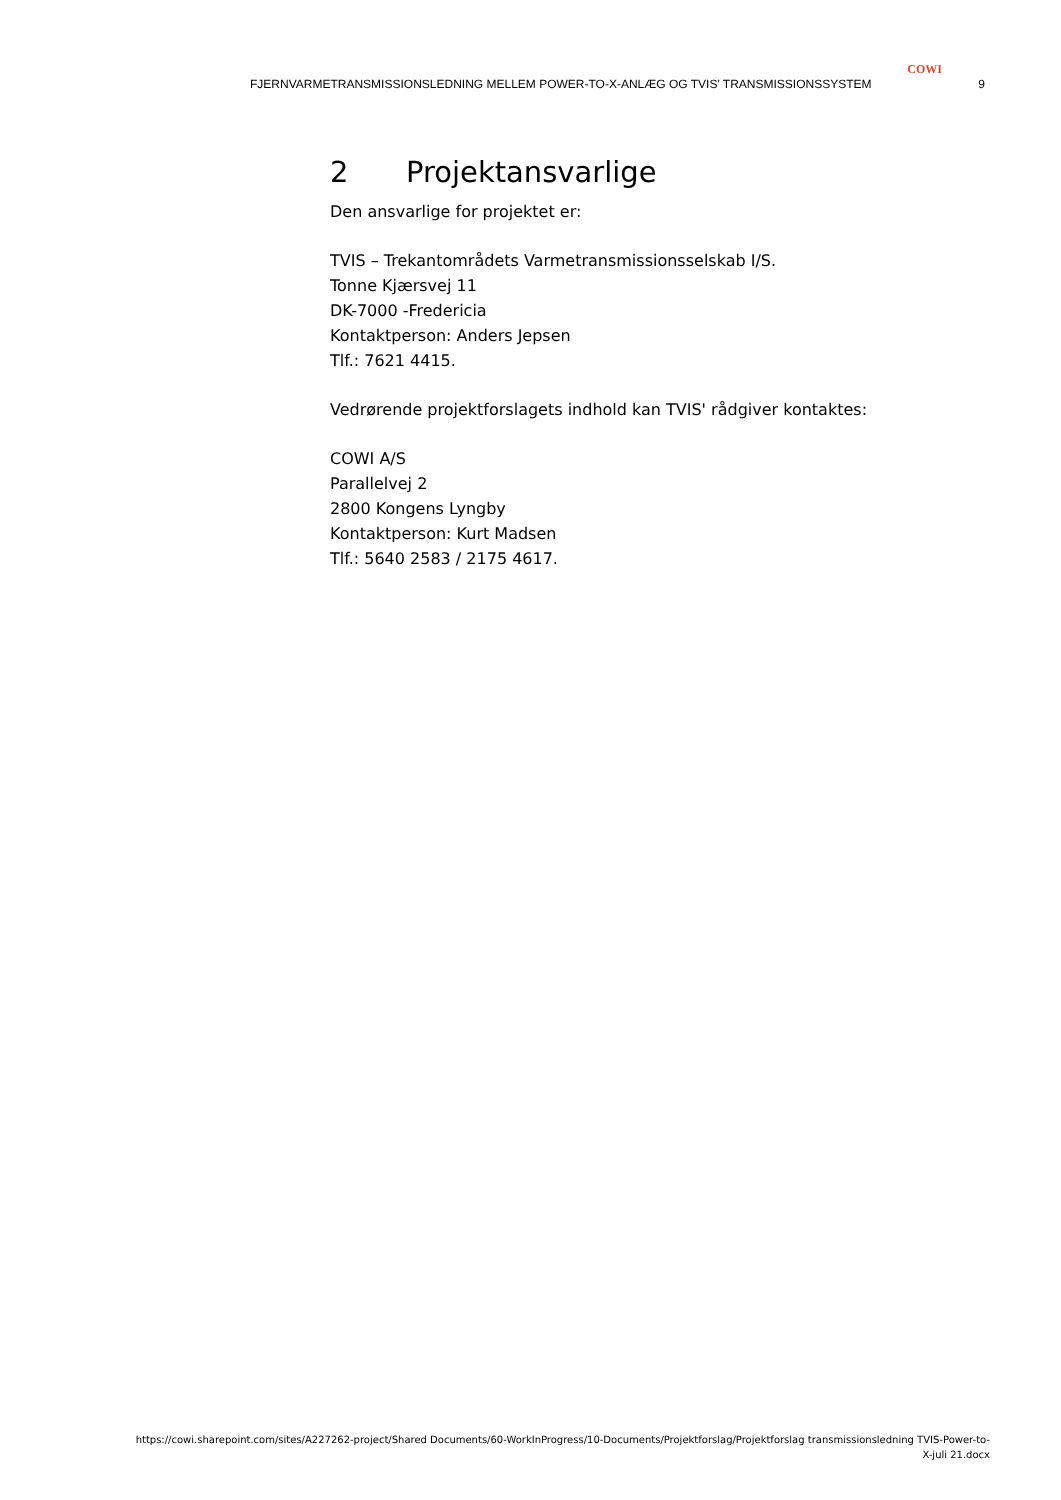COWI
FJERNVARMETRANSMISSIONSLEDNING MELLEM POWER-TO-X-ANLÆG OG TVIS' TRANSMISSIONSSYSTEM 9
2 Projektansvarlige
Den ansvarlige for projektet er:
TVIS – Trekantområdets Varmetransmissionsselskab I/S.
Tonne Kjærsvej 11
DK-7000 -Fredericia
Kontaktperson: Anders Jepsen
Tlf.: 7621 4415.
Vedrørende projektforslagets indhold kan TVIS' rådgiver kontaktes:
COWI A/S
Parallelvej 2
2800 Kongens Lyngby
Kontaktperson: Kurt Madsen
Tlf.: 5640 2583 / 2175 4617.
https://cowi.sharepoint.com/sites/A227262-project/Shared Documents/60-WorkInProgress/10-Documents/Projektforslag/Projektforslag transmissionsledning TVIS-Power-to-X-juli 21.docx